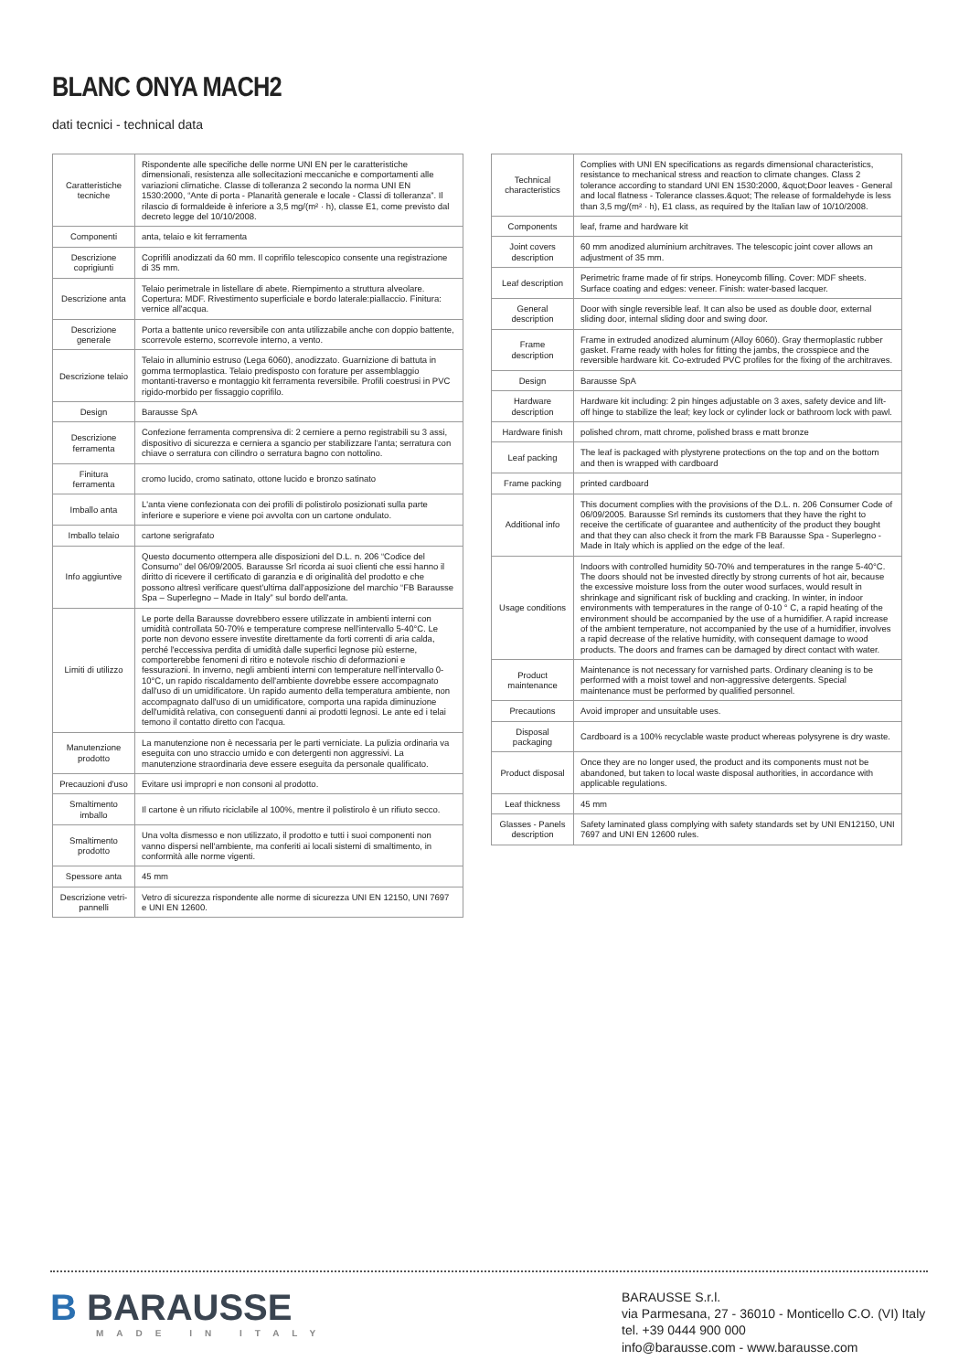BLANC ONYA MACH2
dati tecnici - technical data
| Caratteristiche tecniche | Rispondente alle specifiche delle norme UNI EN per le caratteristiche dimensionali, resistenza alle sollecitazioni meccaniche e comportamenti alle variazioni climatiche. Classe di tolleranza 2 secondo la norma UNI EN 1530:2000, “Ante di porta - Planarità generale e locale - Classi di tolleranza”. Il rilascio di formaldeide è inferiore a 3,5 mg/(m² · h), classe E1, come previsto dal decreto legge del 10/10/2008. |
| Componenti | anta, telaio e kit ferramenta |
| Descrizione coprigiunti | Coprifili anodizzati da 60 mm. Il coprifilo telescopico consente una registrazione di 35 mm. |
| Descrizione anta | Telaio perimetrale in listellare di abete. Riempimento a struttura alveolare. Copertura: MDF. Rivestimento superficiale e bordo laterale:piallaccio. Finitura: vernice all'acqua. |
| Descrizione generale | Porta a battente unico reversibile con anta utilizzabile anche con doppio battente, scorrevole esterno, scorrevole interno, a vento. |
| Descrizione telaio | Telaio in alluminio estruso (Lega 6060), anodizzato. Guarnizione di battuta in gomma termoplastica. Telaio predisposto con forature per assemblaggio montanti-traverso e montaggio kit ferramenta reversibile. Profili coestrusi in PVC rigido-morbido per fissaggio coprifilo. |
| Design | Barausse SpA |
| Descrizione ferramenta | Confezione ferramenta comprensiva di: 2 cerniere a perno registrabili su 3 assi, dispositivo di sicurezza e cerniera a sgancio per stabilizzare l'anta; serratura con chiave o serratura con cilindro o serratura bagno con nottolino. |
| Finitura ferramenta | cromo lucido, cromo satinato, ottone lucido e bronzo satinato |
| Imballo anta | L'anta viene confezionata con dei profili di polistirolo posizionati sulla parte inferiore e superiore e viene poi avvolta con un cartone ondulato. |
| Imballo telaio | cartone serigrafato |
| Info aggiuntive | Questo documento ottempera alle disposizioni del D.L. n. 206 “Codice del Consumo” del 06/09/2005. Barausse Srl ricorda ai suoi clienti che essi hanno il diritto di ricevere il certificato di garanzia e di originalità del prodotto e che possono altresì verificare quest'ultima dall'apposizione del marchio “FB Barausse Spa – Superlegno – Made in Italy” sul bordo dell'anta. |
| Limiti di utilizzo | Le porte della Barausse dovrebbero essere utilizzate in ambienti interni con umidità controllata 50-70% e temperature comprese nell'intervallo 5-40°C. Le porte non devono essere investite direttamente da forti correnti di aria calda, perché l'eccessiva perdita di umidità dalle superfici legnose più esterne, comporterebbe fenomeni di ritiro e notevole rischio di deformazioni e fessurazioni. In inverno, negli ambienti interni con temperature nell'intervallo 0-10°C, un rapido riscaldamento dell'ambiente dovrebbe essere accompagnato dall'uso di un umidificatore. Un rapido aumento della temperatura ambiente, non accompagnato dall'uso di un umidificatore, comporta una rapida diminuzione dell'umidità relativa, con conseguenti danni ai prodotti legnosi. Le ante ed i telai temono il contatto diretto con l'acqua. |
| Manutenzione prodotto | La manutenzione non è necessaria per le parti verniciate. La pulizia ordinaria va eseguita con uno straccio umido e con detergenti non aggressivi. La manutenzione straordinaria deve essere eseguita da personale qualificato. |
| Precauzioni d'uso | Evitare usi impropri e non consoni al prodotto. |
| Smaltimento imballo | Il cartone è un rifiuto riciclabile al 100%, mentre il polistirolo è un rifiuto secco. |
| Smaltimento prodotto | Una volta dismesso e non utilizzato, il prodotto e tutti i suoi componenti non vanno dispersi nell'ambiente, ma conferiti ai locali sistemi di smaltimento, in conformità alle norme vigenti. |
| Spessore anta | 45 mm |
| Descrizione vetri-pannelli | Vetro di sicurezza rispondente alle norme di sicurezza UNI EN 12150, UNI 7697 e UNI EN 12600. |
| Technical characteristics | Complies with UNI EN specifications as regards dimensional characteristics, resistance to mechanical stress and reaction to climate changes. Class 2 tolerance according to standard UNI EN 1530:2000, &quot;Door leaves - General and local flatness - Tolerance classes.&quot; The release of formaldehyde is less than 3,5 mg/(m² · h), E1 class, as required by the Italian law of 10/10/2008. |
| Components | leaf, frame and hardware kit |
| Joint covers description | 60 mm anodized aluminium architraves. The telescopic joint cover allows an adjustment of 35 mm. |
| Leaf description | Perimetric frame made of fir strips. Honeycomb filling. Cover: MDF sheets. Surface coating and edges: veneer. Finish: water-based lacquer. |
| General description | Door with single reversible leaf. It can also be used as double door, external sliding door, internal sliding door and swing door. |
| Frame description | Frame in extruded anodized aluminum (Alloy 6060). Gray thermoplastic rubber gasket. Frame ready with holes for fitting the jambs, the crosspiece and the reversible hardware kit. Co-extruded PVC profiles for the fixing of the architraves. |
| Design | Barausse SpA |
| Hardware description | Hardware kit including: 2 pin hinges adjustable on 3 axes, safety device and lift-off hinge to stabilize the leaf; key lock or cylinder lock or bathroom lock with pawl. |
| Hardware finish | polished chrom, matt chrome, polished brass e matt bronze |
| Leaf packing | The leaf is packaged with plystyrene protections on the top and on the bottom and then is wrapped with cardboard |
| Frame packing | printed cardboard |
| Additional info | This document complies with the provisions of the D.L. n. 206 Consumer Code of 06/09/2005. Barausse Srl reminds its customers that they have the right to receive the certificate of guarantee and authenticity of the product they bought and that they can also check it from the mark FB Barausse Spa - Superlegno - Made in Italy which is applied on the edge of the leaf. |
| Usage conditions | Indoors with controlled humidity 50-70% and temperatures in the range 5-40°C. The doors should not be invested directly by strong currents of hot air, because the excessive moisture loss from the outer wood surfaces, would result in shrinkage and significant risk of buckling and cracking. In winter, in indoor environments with temperatures in the range of 0-10 ° C, a rapid heating of the environment should be accompanied by the use of a humidifier. A rapid increase of the ambient temperature, not accompanied by the use of a humidifier, involves a rapid decrease of the relative humidity, with consequent damage to wood products. The doors and frames can be damaged by direct contact with water. |
| Product maintenance | Maintenance is not necessary for varnished parts. Ordinary cleaning is to be performed with a moist towel and non-aggressive detergents. Special maintenance must be performed by qualified personnel. |
| Precautions | Avoid improper and unsuitable uses. |
| Disposal packaging | Cardboard is a 100% recyclable waste product whereas polysyrene is dry waste. |
| Product disposal | Once they are no longer used, the product and its components must not be abandoned, but taken to local waste disposal authorities, in accordance with applicable regulations. |
| Leaf thickness | 45 mm |
| Glasses - Panels description | Safety laminated glass complying with safety standards set by UNI EN12150, UNI 7697 and UNI EN 12600 rules. |
B BARAUSSE
MADE IN ITALY
BARAUSSE S.r.l.
via Parmesana, 27 - 36010 - Monticello C.O. (VI) Italy
tel. +39 0444 900 000
info@barausse.com - www.barausse.com